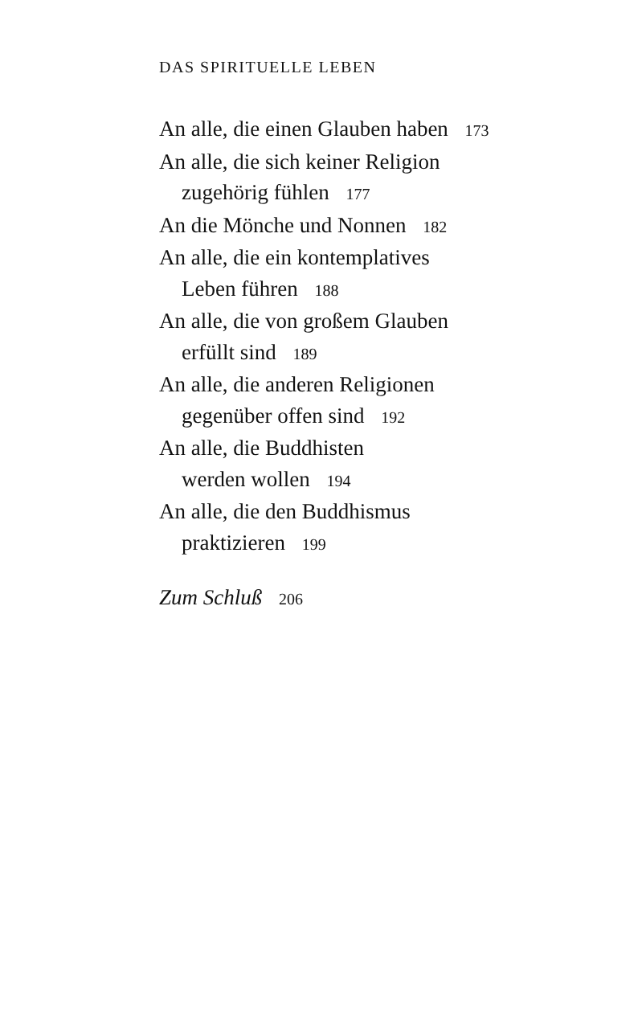DAS SPIRITUELLE LEBEN
An alle, die einen Glauben haben 173
An alle, die sich keiner Religion
zugehörig fühlen 177
An die Mönche und Nonnen 182
An alle, die ein kontemplatives
Leben führen 188
An alle, die von großem Glauben
erfüllt sind 189
An alle, die anderen Religionen
gegenüber offen sind 192
An alle, die Buddhisten
werden wollen 194
An alle, die den Buddhismus
praktizieren 199
Zum Schluß 206